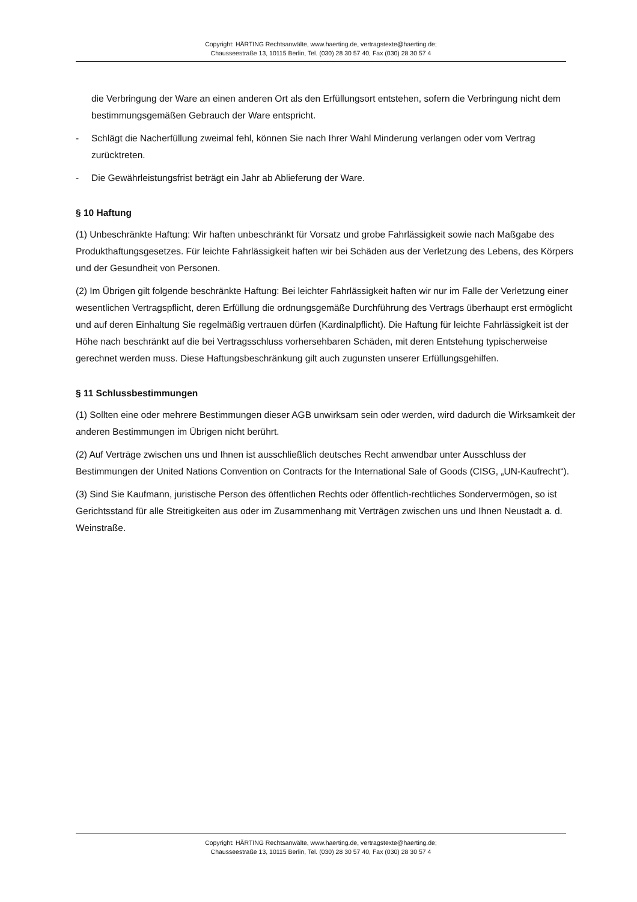Copyright: HÄRTING Rechtsanwälte, www.haerting.de, vertragstexte@haerting.de;
Chausseestraße 13, 10115 Berlin, Tel. (030) 28 30 57 40, Fax (030) 28 30 57 4
die Verbringung der Ware an einen anderen Ort als den Erfüllungsort entstehen, sofern die Verbringung nicht dem bestimmungsgemäßen Gebrauch der Ware entspricht.
- Schlägt die Nacherfüllung zweimal fehl, können Sie nach Ihrer Wahl Minderung verlangen oder vom Vertrag zurücktreten.
- Die Gewährleistungsfrist beträgt ein Jahr ab Ablieferung der Ware.
§ 10 Haftung
(1) Unbeschränkte Haftung: Wir haften unbeschränkt für Vorsatz und grobe Fahrlässigkeit sowie nach Maßgabe des Produkthaftungsgesetzes. Für leichte Fahrlässigkeit haften wir bei Schäden aus der Verletzung des Lebens, des Körpers und der Gesundheit von Personen.
(2) Im Übrigen gilt folgende beschränkte Haftung: Bei leichter Fahrlässigkeit haften wir nur im Falle der Verletzung einer wesentlichen Vertragspflicht, deren Erfüllung die ordnungsgemäße Durchführung des Vertrags überhaupt erst ermöglicht und auf deren Einhaltung Sie regelmäßig vertrauen dürfen (Kardinalpflicht). Die Haftung für leichte Fahrlässigkeit ist der Höhe nach beschränkt auf die bei Vertragsschluss vorhersehbaren Schäden, mit deren Entstehung typischerweise gerechnet werden muss. Diese Haftungsbeschränkung gilt auch zugunsten unserer Erfüllungsgehilfen.
§ 11 Schlussbestimmungen
(1) Sollten eine oder mehrere Bestimmungen dieser AGB unwirksam sein oder werden, wird dadurch die Wirksamkeit der anderen Bestimmungen im Übrigen nicht berührt.
(2) Auf Verträge zwischen uns und Ihnen ist ausschließlich deutsches Recht anwendbar unter Ausschluss der Bestimmungen der United Nations Convention on Contracts for the International Sale of Goods (CISG, „UN-Kaufrecht“).
(3) Sind Sie Kaufmann, juristische Person des öffentlichen Rechts oder öffentlich-rechtliches Sondervermögen, so ist Gerichtsstand für alle Streitigkeiten aus oder im Zusammenhang mit Verträgen zwischen uns und Ihnen Neustadt a. d. Weinstraße.
Copyright: HÄRTING Rechtsanwälte, www.haerting.de, vertragstexte@haerting.de;
Chausseestraße 13, 10115 Berlin, Tel. (030) 28 30 57 40, Fax (030) 28 30 57 4